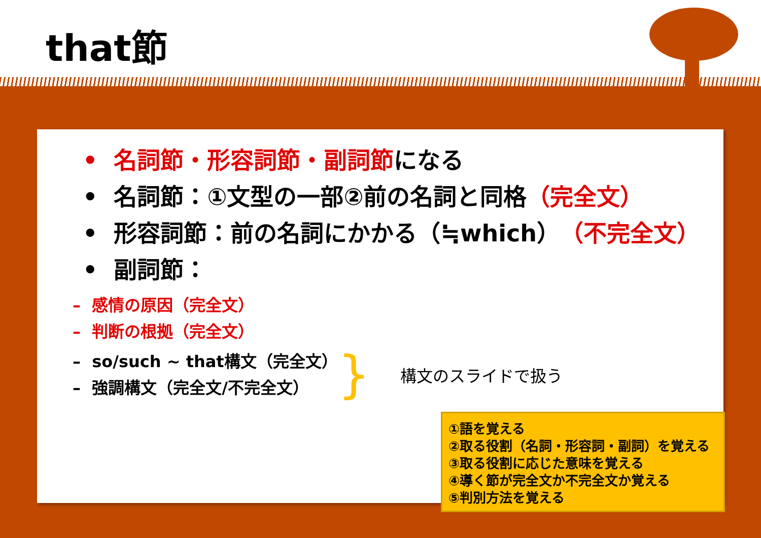that節
• 名詞節・形容詞節・副詞節になる
• 名詞節：①文型の一部②前の名詞と同格（完全文）
• 形容詞節：前の名詞にかかる（≒which）（不完全文）
• 副詞節：
– 感情の原因（完全文）
– 判断の根拠（完全文）
– so/such ~ that構文（完全文）
– 強調構文（完全文/不完全文）
} 構文のスライドで扱う
①語を覚える
②取る役割（名詞・形容詞・副詞）を覚える
③取る役割に応じた意味を覚える
④導く節が完全文か不完全文か覚える
⑤判別方法を覚える